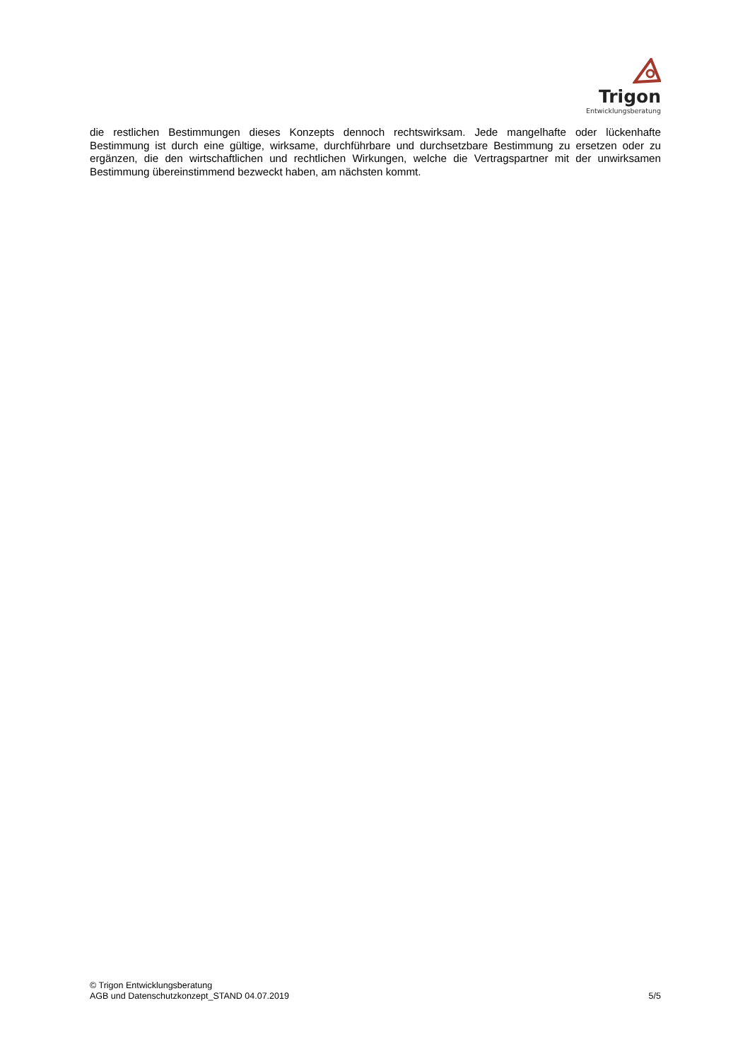Trigon
Entwicklungsberatung
die restlichen Bestimmungen dieses Konzepts dennoch rechtswirksam. Jede mangelhafte oder lückenhafte Bestimmung ist durch eine gültige, wirksame, durchführbare und durchsetzbare Bestimmung zu ersetzen oder zu ergänzen, die den wirtschaftlichen und rechtlichen Wirkungen, welche die Vertragspartner mit der unwirksamen Bestimmung übereinstimmend bezweckt haben, am nächsten kommt.
© Trigon Entwicklungsberatung
AGB und Datenschutzkonzept_STAND 04.07.2019 5/5